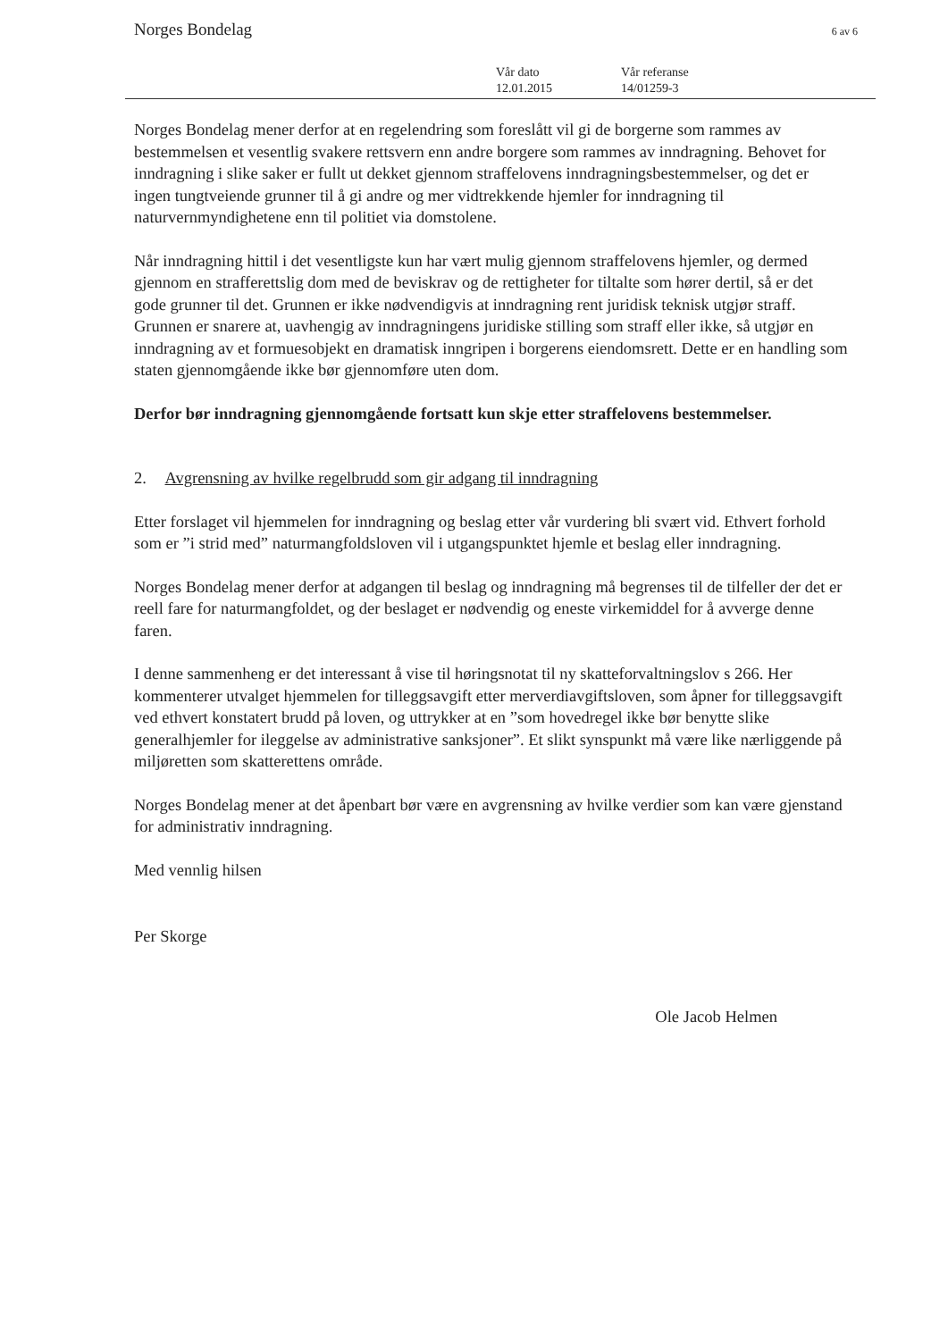Norges Bondelag 6 av 6
| Vår dato | Vår referanse |
| 12.01.2015 | 14/01259-3 |
Norges Bondelag mener derfor at en regelendring som foreslått vil gi de borgerne som rammes av bestemmelsen et vesentlig svakere rettsvern enn andre borgere som rammes av inndragning. Behovet for inndragning i slike saker er fullt ut dekket gjennom straffelovens inndragningsbestemmelser, og det er ingen tungtveiende grunner til å gi andre og mer vidtrekkende hjemler for inndragning til naturvernmyndighetene enn til politiet via domstolene.
Når inndragning hittil i det vesentligste kun har vært mulig gjennom straffelovens hjemler, og dermed gjennom en strafferettslig dom med de beviskrav og de rettigheter for tiltalte som hører dertil, så er det gode grunner til det. Grunnen er ikke nødvendigvis at inndragning rent juridisk teknisk utgjør straff. Grunnen er snarere at, uavhengig av inndragningens juridiske stilling som straff eller ikke, så utgjør en inndragning av et formuesobjekt en dramatisk inngripen i borgerens eiendomsrett. Dette er en handling som staten gjennomgående ikke bør gjennomføre uten dom.
Derfor bør inndragning gjennomgående fortsatt kun skje etter straffelovens bestemmelser.
2. Avgrensning av hvilke regelbrudd som gir adgang til inndragning
Etter forslaget vil hjemmelen for inndragning og beslag etter vår vurdering bli svært vid. Ethvert forhold som er ”i strid med” naturmangfoldsloven vil i utgangspunktet hjemle et beslag eller inndragning.
Norges Bondelag mener derfor at adgangen til beslag og inndragning må begrenses til de tilfeller der det er reell fare for naturmangfoldet, og der beslaget er nødvendig og eneste virkemiddel for å avverge denne faren.
I denne sammenheng er det interessant å vise til høringsnotat til ny skatteforvaltningslov s 266. Her kommenterer utvalget hjemmelen for tilleggsavgift etter merverdiavgiftsloven, som åpner for tilleggsavgift ved ethvert konstatert brudd på loven, og uttrykker at en ”som hovedregel ikke bør benytte slike generalhjemler for ileggelse av administrative sanksjoner”. Et slikt synspunkt må være like nærliggende på miljøretten som skatterettens område.
Norges Bondelag mener at det åpenbart bør være en avgrensning av hvilke verdier som kan være gjenstand for administrativ inndragning.
Med vennlig hilsen
Per Skorge
Ole Jacob Helmen